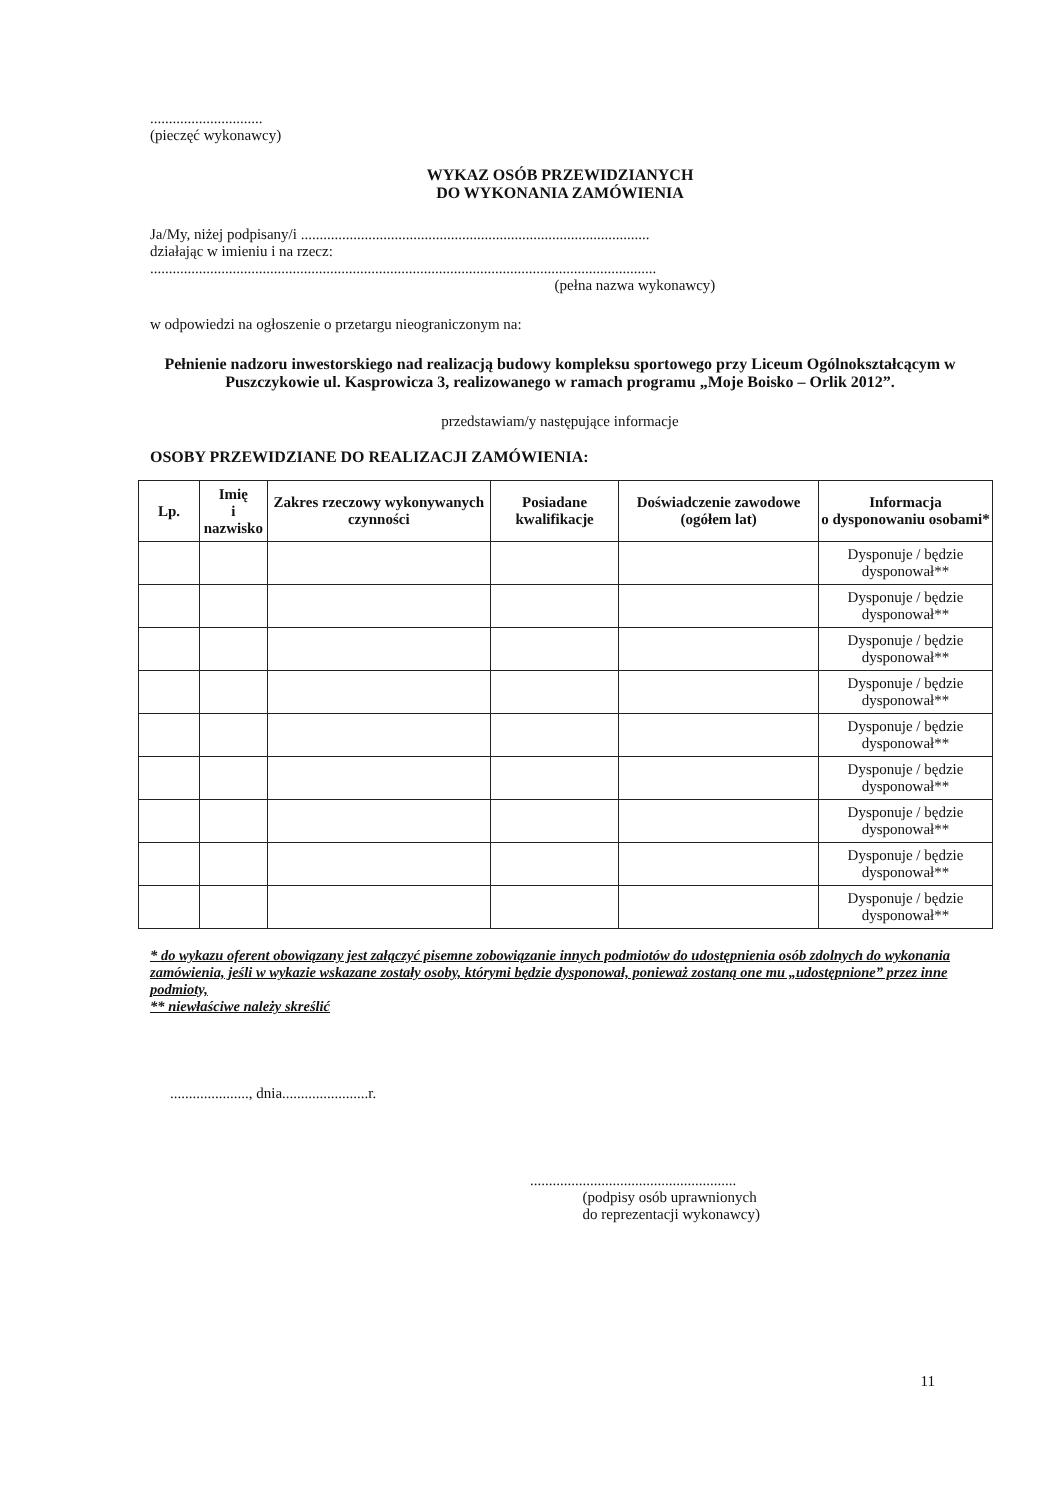..............................
(pieczęć wykonawcy)
WYKAZ OSÓB PRZEWIDZIANYCH
DO WYKONANIA ZAMÓWIENIA
Ja/My, niżej podpisany/i .............................................................................................
działając w imieniu i na rzecz:
.......................................................................................................................................
(pełna nazwa wykonawcy)
w odpowiedzi na ogłoszenie o przetargu nieograniczonym na:
Pełnienie nadzoru inwestorskiego nad realizacją budowy kompleksu sportowego przy Liceum Ogólnokształcącym w Puszczykowie ul. Kasprowicza 3, realizowanego w ramach programu „Moje Boisko – Orlik 2012”.
przedstawiam/y następujące informacje
OSOBY PRZEWIDZIANE DO REALIZACJI ZAMÓWIENIA:
| Lp. | Imię i nazwisko | Zakres rzeczowy wykonywanych czynności | Posiadane kwalifikacje | Doświadczenie zawodowe (ogółem lat) | Informacja o dysponowaniu osobami* |
| --- | --- | --- | --- | --- | --- |
| | | | | | Dysponuje / będzie dysponował** |
| | | | | | Dysponuje / będzie dysponował** |
| | | | | | Dysponuje / będzie dysponował** |
| | | | | | Dysponuje / będzie dysponował** |
| | | | | | Dysponuje / będzie dysponował** |
| | | | | | Dysponuje / będzie dysponował** |
| | | | | | Dysponuje / będzie dysponował** |
| | | | | | Dysponuje / będzie dysponował** |
| | | | | | Dysponuje / będzie dysponował** |
* do wykazu oferent obowiązany jest załączyć pisemne zobowiązanie innych podmiotów do udostępnienia osób zdolnych do wykonania zamówienia, jeśli w wykazie wskazane zostały osoby, którymi będzie dysponował, ponieważ zostaną one mu „udostępnione” przez inne podmioty,
** niewłaściwe należy skreślić
....................., dnia.......................r.
.......................................................
(podpisy osób uprawnionych
do reprezentacji wykonawcy)
11